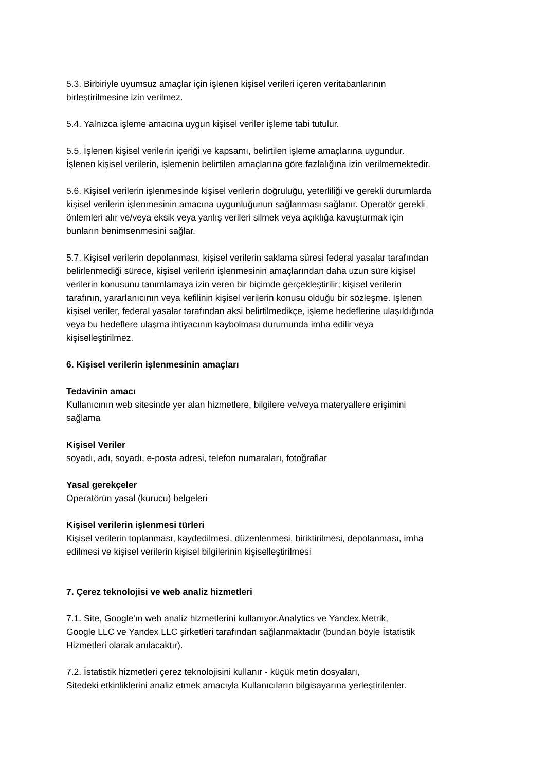5.3. Birbiriyle uyumsuz amaçlar için işlenen kişisel verileri içeren veritabanlarının
birleştirilmesine izin verilmez.
5.4. Yalnızca işleme amacına uygun kişisel veriler işleme tabi tutulur.
5.5. İşlenen kişisel verilerin içeriği ve kapsamı, belirtilen işleme amaçlarına uygundur.
İşlenen kişisel verilerin, işlemenin belirtilen amaçlarına göre fazlalığına izin verilmemektedir.
5.6. Kişisel verilerin işlenmesinde kişisel verilerin doğruluğu, yeterliliği ve gerekli durumlarda
kişisel verilerin işlenmesinin amacına uygunluğunun sağlanması sağlanır. Operatör gerekli
önlemleri alır ve/veya eksik veya yanlış verileri silmek veya açıklığa kavuşturmak için
bunların benimsenmesini sağlar.
5.7. Kişisel verilerin depolanması, kişisel verilerin saklama süresi federal yasalar tarafından
belirlenmediği sürece, kişisel verilerin işlenmesinin amaçlarından daha uzun süre kişisel
verilerin konusunu tanımlamaya izin veren bir biçimde gerçekleştirilir; kişisel verilerin
tarafının, yararlanıcının veya kefilinin kişisel verilerin konusu olduğu bir sözleşme. İşlenen
kişisel veriler, federal yasalar tarafından aksi belirtilmedikçe, işleme hedeflerine ulaşıldığında
veya bu hedeflere ulaşma ihtiyacının kaybolması durumunda imha edilir veya
kişiselleştirilmez.
6. Kişisel verilerin işlenmesinin amaçları
Tedavinin amacı
Kullanıcının web sitesinde yer alan hizmetlere, bilgilere ve/veya materyallere erişimini
sağlama
Kişisel Veriler
soyadı, adı, soyadı, e-posta adresi, telefon numaraları, fotoğraflar
Yasal gerekçeler
Operatörün yasal (kurucu) belgeleri
Kişisel verilerin işlenmesi türleri
Kişisel verilerin toplanması, kaydedilmesi, düzenlenmesi, biriktirilmesi, depolanması, imha
edilmesi ve kişisel verilerin kişisel bilgilerinin kişiselleştirilmesi
7. Çerez teknolojisi ve web analiz hizmetleri
7.1. Site, Google'ın web analiz hizmetlerini kullanıyor.Analytics ve Yandex.Metrik,
Google LLC ve Yandex LLC şirketleri tarafından sağlanmaktadır (bundan böyle İstatistik
Hizmetleri olarak anılacaktır).
7.2. İstatistik hizmetleri çerez teknolojisini kullanır - küçük metin dosyaları,
Sitedeki etkinliklerini analiz etmek amacıyla Kullanıcıların bilgisayarına yerleştirilenler.